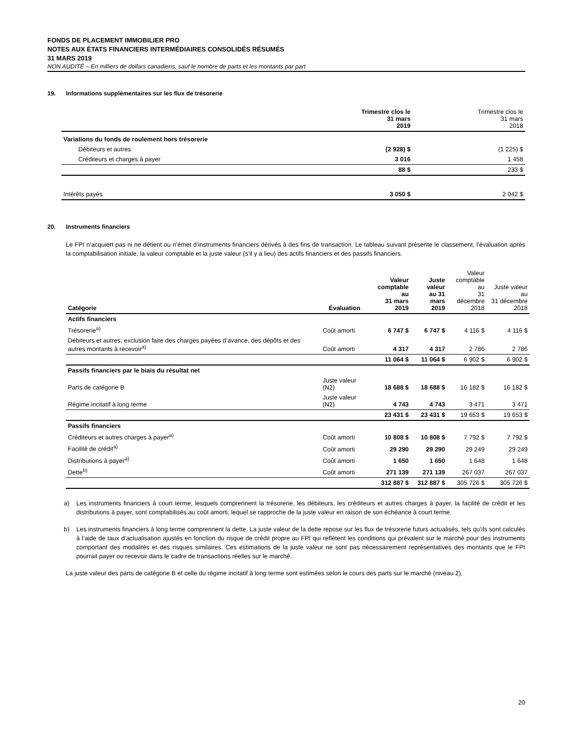FONDS DE PLACEMENT IMMOBILIER PRO
NOTES AUX ÉTATS FINANCIERS INTERMÉDIAIRES CONSOLIDÉS RÉSUMÉS
31 MARS 2019
NON AUDITÉ – En milliers de dollars canadiens, sauf le nombre de parts et les montants par part
19. Informations supplémentaires sur les flux de trésorerie
| | Trimestre clos le 31 mars 2019 | Trimestre clos le 31 mars 2018 |
| --- | --- | --- |
| Variations du fonds de roulement hors trésorerie | | |
| Débiteurs et autres | (2 928) $ | (1 225) $ |
| Créditeurs et charges à payer | 3 016 | 1 458 |
| | 88 $ | 233 $ |
| Intérêts payés | 3 050 $ | 2 042 $ |
20. Instruments financiers
Le FPI n’acquiert pas ni ne détient ou n’émet d’instruments financiers dérivés à des fins de transaction. Le tableau suivant présente le classement, l’évaluation après la comptabilisation initiale, la valeur comptable et la juste valeur (s’il y a lieu) des actifs financiers et des passifs financiers.
| Catégorie | Évaluation | Valeur comptable au 31 mars 2019 | Juste valeur au 31 mars 2019 | Valeur comptable au 31 décembre 2018 | Juste valeur au 31 décembre 2018 |
| --- | --- | --- | --- | --- | --- |
| Actifs financiers | | | | | |
| Trésorerie<sup>a)</sup> | Coût amorti | 6 747 $ | 6 747 $ | 4 116 $ | 4 116 $ |
| Débiteurs et autres, exclusion faite des charges payées d’avance, des dépôts et des autres montants à recevoir<sup>a)</sup> | Coût amorti | 4 317 | 4 317 | 2 786 | 2 786 |
| | | 11 064 $ | 11 064 $ | 6 902 $ | 6 902 $ |
| Passifs financiers par le biais du résultat net | | | | | |
| Parts de catégorie B | Juste valeur (N2) | 18 688 $ | 18 688 $ | 16 182 $ | 16 182 $ |
| Régime incitatif à long terme | Juste valeur (N2) | 4 743 | 4 743 | 3 471 | 3 471 |
| | | 23 431 $ | 23 431 $ | 19 653 $ | 19 653 $ |
| Passifs financiers | | | | | |
| Créditeurs et autres charges à payer<sup>a)</sup> | Coût amorti | 10 808 $ | 10 808 $ | 7 792 $ | 7 792 $ |
| Facilité de crédit<sup>a)</sup> | Coût amorti | 29 290 | 29 290 | 29 249 | 29 249 |
| Distributions à payer<sup>a)</sup> | Coût amorti | 1 650 | 1 650 | 1 648 | 1 648 |
| Dette<sup>b)</sup> | Coût amorti | 271 139 | 271 139 | 267 037 | 267 037 |
| | | 312 887 $ | 312 887 $ | 305 726 $ | 305 726 $ |
a) Les instruments financiers à court terme, lesquels comprennent la trésorerie, les débiteurs, les créditeurs et autres charges à payer, la facilité de crédit et les distributions à payer, sont comptabilisés au coût amorti, lequel se rapproche de la juste valeur en raison de son échéance à court terme.
b) Les instruments financiers à long terme comprennent la dette. La juste valeur de la dette repose sur les flux de trésorerie futurs actualisés, tels qu’ils sont calculés à l’aide de taux d’actualisation ajustés en fonction du risque de crédit propre au FPI qui reflètent les conditions qui prévalent sur le marché pour des instruments comportant des modalités et des risques similaires. Ces estimations de la juste valeur ne sont pas nécessairement représentatives des montants que le FPI pourrait payer ou recevoir dans le cadre de transactions réelles sur le marché.
La juste valeur des parts de catégorie B et celle du régime incitatif à long terme sont estimées selon le cours des parts sur le marché (niveau 2).
20